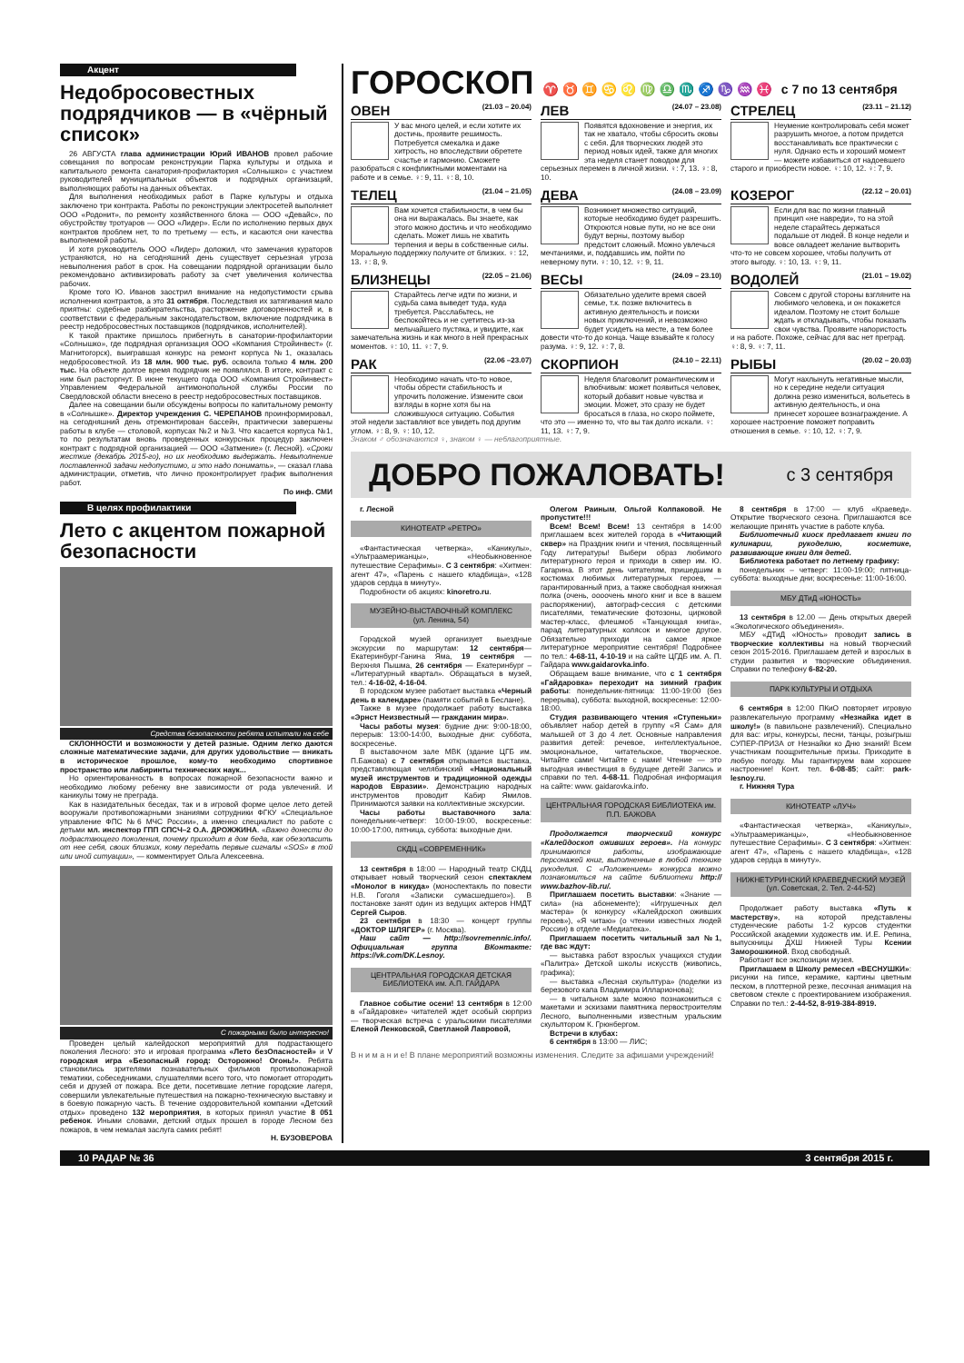Акцент
Недобросовестных подрядчиков — в «чёрный список»
26 АВГУСТА глава администрации Юрий ИВАНОВ провел рабочие совещания по вопросам реконструкции Парка культуры и отдыха и капитального ремонта санатория-профилактория «Солнышко» с участием руководителей муниципальных объектов и подрядных организаций, выполняющих работы на данных объектах.
Для выполнения необходимых работ в Парке культуры и отдыха заключено три контракта. Работы по реконструкции электросетей выполняет ООО «Родонит», по ремонту хозяйственного блока — ООО «Девайс», по обустройству тротуаров — ООО «Лидер». Если по исполнению первых двух контрактов проблем нет, то по третьему — есть, и касаются они качества выполняемой работы.
И хотя руководитель ООО «Лидер» доложил, что замечания кураторов устраняются, но на сегодняшний день существует серьезная угроза невыполнения работ в срок. На совещании подрядной организации было рекомендовано активизировать работу за счет увеличения количества рабочих.
Кроме того Ю. Иванов заострил внимание на недопустимости срыва исполнения контрактов, а это 31 октября. Последствия их затягивания мало приятны: судебные разбирательства, расторжение договоренностей и, в соответствии с федеральным законодательством, включение подрядчика в реестр недобросовестных поставщиков (подрядчиков, исполнителей).
К такой практике пришлось прибегнуть в санатории-профилактории «Солнышко», где подрядная организация ООО «Компания Стройинвест» (г. Магнитогорск), выигравшая конкурс на ремонт корпуса №1, оказалась недобросовестной. Из 18 млн. 900 тыс. руб. освоила только 4 млн. 200 тыс. На объекте долгое время подрядчик не появлялся. В итоге, контракт с ним был расторгнут. В июне текущего года ООО «Компания Стройинвест» Управлением Федеральной антимонопольной службы России по Свердловской области внесено в реестр недобросовестных поставщиков.
Далее на совещании были обсуждены вопросы по капитальному ремонту в «Солнышке». Директор учреждения С. ЧЕРЕПАНОВ проинформировал, на сегодняшний день отремонтирован бассейн, практически завершены работы в клубе — столовой, корпусах №2 и №3. Что касается корпуса №1, то по результатам вновь проведенных конкурсных процедур заключен контракт с подрядной организацией — ООО «Затмение» (г. Лесной). «Сроки жесткие (декабрь 2015-го), но их необходимо выдержать. Невыполнение поставленной задачи недопустимо, и это надо понимать», — сказал глава администрации, отметив, что лично проконтролирует график выполнения работ.
По инф. СМИ
В целях профилактики
Лето с акцентом пожарной безопасности
Средства безопасности ребята испытали на себе
СКЛОННОСТИ и возможности у детей разные. Одним легко даются сложные математические задачи, для других удовольствие — вникать в историческое прошлое, кому-то необходимо спортивное пространство или лабиринты технических наук...
Но ориентированность в вопросах пожарной безопасности важно и необходимо любому ребенку вне зависимости от рода увлечений. И каникулы тому не преграда.
Как в назидательных беседах, так и в игровой форме целое лето детей вооружали противопожарными знаниями сотрудники ФГКУ «Специальное управление ФПС №6 МЧС России», а именно специалист по работе с детьми мл. инспектор ГПП СПСЧ–2 О.А. ДРОЖЖИНА. «Важно донести до подрастающего поколения, почему приходит в дом беда, как обезопасить от нее себя, своих близких, кому передать первые сигналы «SOS» в той или иной ситуации», — комментирует Ольга Алексеевна.
С пожарными было интересно!
Проведен целый калейдоскоп мероприятий для подрастающего поколения Лесного: это и игровая программа «Лето безОпасностей» и V городская игра «Безопасный город: Осторожно! Огонь!». Ребята становились зрителями познавательных фильмов противопожарной тематики, собеседниками, слушателями всего того, что помогает отгородить себя и друзей от пожара. Все дети, посетившие летние городские лагеря, совершили увлекательные путешествия на пожарно-техническую выставку и в боевую пожарную часть. В течение оздоровительной компании «Детский отдых» проведено 132 мероприятия, в которых принял участие 8 051 ребенок. Иными словами, детский отдых прошел в городе Лесном без пожаров, в чем немалая заслуга самих ребят!
Н. БУЗОВЕРОВА
ГОРОСКОП ♈ ♉ ♊ ♋ ♌ ♍ ♎ ♏ ♐ ♑ ♒ ♓ с 7 по 13 сентября
ОВЕН (21.03 – 20.04)
У вас много целей, и если хотите их достичь, проявите решимость. Потребуется смекалка и даже хитрость, но впоследствии обретете счастье и гармонию. Сможете разобраться с конфликтными моментами на работе и в семье. ♀: 9, 11. ♀: 8, 10.
ЛЕВ (24.07 – 23.08)
Появятся вдохновение и энергия, их так не хватало, чтобы сбросить оковы с себя. Для творческих людей это период новых идей, также для многих эта неделя станет поводом для серьезных перемен в личной жизни. ♀: 7, 13. ♀: 8, 10.
СТРЕЛЕЦ (23.11 – 21.12)
Неумение контролировать себя может разрушить многое, а потом придется восстанавливать все практически с нуля. Однако есть и хороший момент — можете избавиться от надоевшего старого и приобрести новое. ♀: 10, 12. ♀: 7, 9.
ТЕЛЕЦ (21.04 – 21.05)
Вам хочется стабильности, в чем бы она ни выражалась. Вы знаете, как этого можно достичь и что необходимо сделать. Может лишь не хватить терпения и веры в собственные силы. Моральную поддержку получите от близких. ♀: 12, 13. ♀: 8, 9.
ДЕВА (24.08 – 23.09)
Возникнет множество ситуаций, которые необходимо будет разрешить. Откроются новые пути, но не все они будут верны, поэтому выбор предстоит сложный. Можно увлечься мечтаниями, и, поддавшись им, пойти по неверному пути. ♀: 10, 12. ♀: 9, 11.
КОЗЕРОГ (22.12 – 20.01)
Если для вас по жизни главный принцип «не навреди», то на этой неделе старайтесь держаться подальше от людей. В конце недели и вовсе овладеет желание вытворить что-то не совсем хорошее, чтобы получить от этого выгоду. ♀: 10, 13. ♀: 9, 11.
БЛИЗНЕЦЫ (22.05 – 21.06)
Старайтесь легче идти по жизни, и судьба сама выведет туда, куда требуется. Расслабьтесь, не беспокойтесь и не суетитесь из-за мельчайшего пустяка, и увидите, как замечательна жизнь и как много в ней прекрасных моментов. ♀: 10, 11. ♀: 7, 9.
ВЕСЫ (24.09 – 23.10)
Обязательно уделите время своей семье, т.к. позже включитесь в активную деятельность и поиски новых приключений, и невозможно будет усидеть на месте, а тем более довести что-то до конца. Чаще взывайте к голосу разума. ♀: 9, 12. ♀: 7, 8.
ВОДОЛЕЙ (21.01 – 19.02)
Совсем с другой стороны взгляните на любимого человека, и он покажется идеалом. Поэтому не стоит больше ждать и откладывать, чтобы показать свои чувства. Проявите напористость и на работе. Похоже, сейчас для вас нет преград. ♀: 8, 9. ♀: 7, 11.
РАК (22.06 –23.07)
Необходимо начать что-то новое, чтобы обрести стабильность и упрочить положение. Измените свои взгляды в корне хотя бы на сложившуюся ситуацию. События этой недели заставляют все увидеть под другим углом. ♀: 8, 9. ♀: 10, 12.
СКОРПИОН (24.10 – 22.11)
Неделя благоволит романтическим и влюбчивым: может появиться человек, который добавит новые чувства и эмоции. Может, это сразу не будет бросаться в глаза, но скоро поймете, что это — именно то, что вы так долго искали. ♀: 11, 13. ♀: 7, 9.
РЫБЫ (20.02 – 20.03)
Могут нахлынуть негативные мысли, но к середине недели ситуация должна резко измениться, вольетесь в активную деятельность, и она принесет хорошее вознаграждение. А хорошее настроение поможет поправить отношения в семье. ♀: 10, 12. ♀: 7, 9.
Знаком ♂ обозначаются ♀, знаком ♀ — неблагоприятные.
ДОБРО ПОЖАЛОВАТЬ! с 3 сентября
г. Лесной
КИНОТЕАТР «РЕТРО»
«Фантастическая четверка», «Каникулы», «Ультраамериканцы», «Необыкновенное путешествие Серафимы». С 3 сентября: «Хитмен: агент 47», «Парень с нашего кладбища», «128 ударов сердца в минуту».
Подробности об акциях: kinoretro.ru.
МУЗЕЙНО-ВЫСТАВОЧНЫЙ КОМПЛЕКС
(ул. Ленина, 54)
Городской музей организует выездные экскурсии по маршрутам: 12 сентября—Екатеринбург-Ганина Яма, 19 сентября — Верхняя Пышма, 26 сентября — Екатеринбург – «Литературный квартал». Обращаться в музей, тел.: 4-16-02, 4-16-04.
В городском музее работает выставка «Черный день в календаре» (памяти событий в Беслане).
Также в музее продолжает работу выставка «Эрнст Неизвестный — гражданин мира».
Часы работы музея: будние дни: 9:00-18:00, перерыв: 13:00-14:00, выходные дни: суббота, воскресенье.
В выставочном зале МВК (здание ЦГБ им. П.Бажова) с 7 сентября открывается выставка, представляющая челябинский «Национальный музей инструментов и традиционной одежды народов Евразии». Демонстрацию народных инструментов проводит Кабир Ямилов. Принимаются заявки на коллективные экскурсии.
Часы работы выставочного зала: понедельник-четверг: 10:00-19:00, воскресенье: 10:00-17:00, пятница, суббота: выходные дни.
СКДЦ «СОВРЕМЕННИК»
13 сентября в 18:00 — Народный театр СКДЦ открывает новый творческий сезон спектаклем «Монолог в никуда» (моноспектакль по повести Н.В. Гоголя «Записки сумасшедшего»). В постановке занят один из ведущих актеров НМДТ Сергей Сыров.
23 сентября в 18:30 — концерт группы «ДОКТОР ШЛЯГЕР» (г. Москва).
Наш сайт — http://sovremennic.info/. Официальная группа ВКонтакте: https://vk.com/DK.Lesnoy.
ЦЕНТРАЛЬНАЯ ГОРОДСКАЯ ДЕТСКАЯ БИБЛИОТЕКА им. А.П. ГАЙДАРА
Главное событие осени! 13 сентября в 12:00 в «Гайдаровке» читателей ждет особый сюрприз — творческая встреча с уральскими писателями Еленой Ленковской, Светланой Лавровой,
Олегом Раиным, Ольгой Колпаковой. Не пропустите!!!
Всем! Всем! Всем! 13 сентября в 14:00 приглашаем всех жителей города в «Читающий сквер» на Праздник книги и чтения, посвященный Году литературы! Выбери образ любимого литературного героя и приходи в сквер им. Ю. Гагарина. В этот день читателям, пришедшим в костюмах любимых литературных героев, — гарантированный приз, а также свободная книжная полка (очень, оооочень много книг и все в вашем распоряжении), автограф-сессия с детскими писателями, тематические фотозоны, цирковой мастер-класс, флешмоб «Танцующая книга», парад литературных колясок и многое другое. Обязательно приходи на самое яркое литературное мероприятие сентября! Подробнее по тел.: 4-68-11, 4-10-19 и на сайте ЦГДБ им. А. П. Гайдара www.gaidarovka.info.
Обращаем ваше внимание, что с 1 сентября «Гайдаровка» переходит на зимний график работы: понедельник-пятница: 11:00-19:00 (без перерыва), суббота: выходной, воскресенье: 12:00-18:00.
Студия развивающего чтения «Ступеньки» объявляет набор детей в группу «Я Сам» для малышей от 3 до 4 лет. Основные направления развития детей: речевое, интеллектуальное, эмоциональное, читательское, творческое. Читайте сами! Читайте с нами! Чтение — это выгодная инвестиция в будущее детей! Запись и справки по тел. 4-68-11. Подробная информация на сайте: www. gaidarovka.info.
ЦЕНТРАЛЬНАЯ ГОРОДСКАЯ БИБЛИОТЕКА им. П.П. БАЖОВА
Продолжается творческий конкурс «Калейдоскоп оживших героев». На конкурс принимаются работы, изображающие персонажей книг, выполненные в любой технике рукоделия. С «Положением» конкурса можно познакомиться на сайте библиотеки http:// www.bazhov-lib.ru/.
Приглашаем посетить выставки: «Знание — сила» (на абонементе); «Игрушечных дел мастера» (к конкурсу «Калейдоскоп оживших героев»), «Я читаю» (о чтении известных людей России) в отделе «Медиатека».
Приглашаем посетить читальный зал №1, где вас ждут:
— выставка работ взрослых учащихся студии «Палитра» Детской школы искусств (живопись, графика);
— выставка «Лесная скульптура» (поделки из березового капа Владимира Илларионова);
— в читальном зале можно познакомиться с макетами и эскизами памятника первостроителям Лесного, выполненными известным уральским скульптором К. Грюнбергом.
Встречи в клубах:
6 сентября в 13:00 — ЛИС;
8 сентября в 17:00 — клуб «Краевед». Открытие творческого сезона. Приглашаются все желающие принять участие в работе клуба.
Библиотечный киоск предлагает книги по кулинарии, рукоделию, косметике, развивающие книги для детей.
Библиотека работает по летнему графику:
понедельник – четверг: 11:00-19:00; пятница-суббота: выходные дни; воскресенье: 11:00-16:00.
МБУ ДТиД «ЮНОСТЬ»
13 сентября в 12.00 — День открытых дверей «Экологического объединения».
МБУ «ДТиД «Юность» проводит запись в творческие коллективы на новый творческий сезон 2015-2016. Приглашаем детей и взрослых в студии развития и творческие объединения. Справки по телефону 6-82-20.
ПАРК КУЛЬТУРЫ И ОТДЫХА
6 сентября в 12:00 ПКиО повторяет игровую развлекательную программу «Незнайка идет в школу!» (в павильоне развлечений). Специально для вас: игры, конкурсы, песни, танцы, розыгрыш СУПЕР-ПРИЗА от Незнайки ко Дню знаний! Всем участникам поощрительные призы. Приходите в любую погоду. Мы гарантируем вам хорошее настроение! Конт. тел. 6-08-85; сайт: park-lesnoy.ru.
г. Нижняя Тура
КИНОТЕАТР «ЛУЧ»
«Фантастическая четверка», «Каникулы», «Ультраамериканцы», «Необыкновенное путешествие Серафимы». С 3 сентября: «Хитмен: агент 47», «Парень с нашего кладбища», «128 ударов сердца в минуту».
НИЖНЕТУРИНСКИЙ КРАЕВЕДЧЕСКИЙ МУЗЕЙ (ул. Советская, 2. Тел. 2-44-52)
Продолжает работу выставка «Путь к мастерству», на которой представлены студенческие работы 1-2 курсов студентки Российской академии художеств им. И.Е. Репина, выпускницы ДХШ Нижней Туры Ксении Заморошкиной. Вход свободный.
Работают все экспозиции музея.
Приглашаем в Школу ремесел «ВЕСНУШКИ»: рисунки на гипсе, керамике, картины цветным песком, в плоттерной резке, песочная анимация на световом стекле с проектированием изображения. Справки по тел.: 2-44-52, 8-919-384-8919.
В н и м а н и е! В плане мероприятий возможны изменения. Следите за афишами учреждений!
10 РАДАР № 36 3 сентября 2015 г.